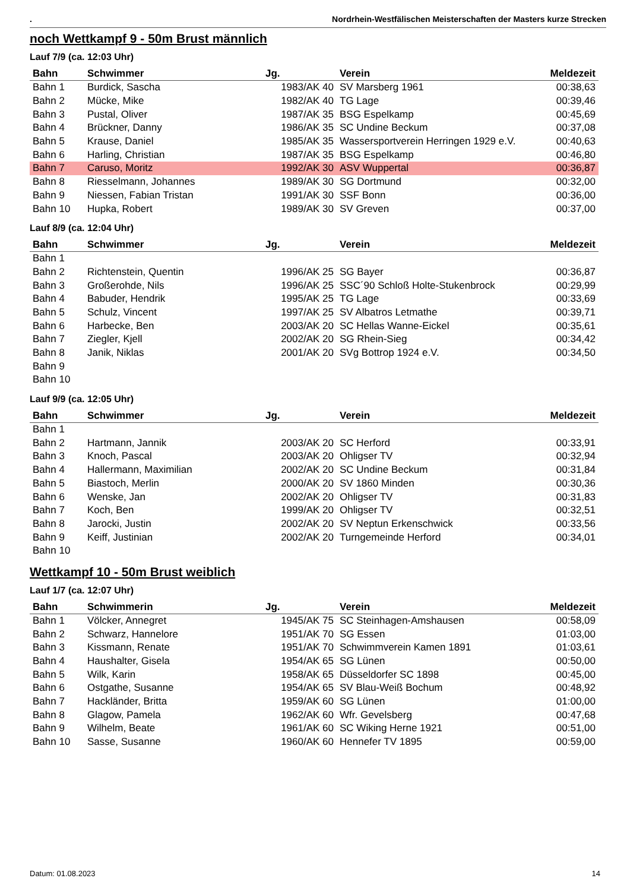. Nordrhein-Westfälischen Meisterschaften der Masters kurze Strecken
noch Wettkampf 9 - 50m Brust männlich
Lauf 7/9 (ca. 12:03 Uhr)
| Bahn | Schwimmer | Jg. | Verein | Meldezeit |
| --- | --- | --- | --- | --- |
| Bahn 1 | Burdick, Sascha | 1983/AK 40 | SV Marsberg 1961 | 00:38,63 |
| Bahn 2 | Mücke, Mike | 1982/AK 40 | TG Lage | 00:39,46 |
| Bahn 3 | Pustal, Oliver | 1987/AK 35 | BSG Espelkamp | 00:45,69 |
| Bahn 4 | Brückner, Danny | 1986/AK 35 | SC Undine Beckum | 00:37,08 |
| Bahn 5 | Krause, Daniel | 1985/AK 35 | Wassersportverein Herringen 1929 e.V. | 00:40,63 |
| Bahn 6 | Harling, Christian | 1987/AK 35 | BSG Espelkamp | 00:46,80 |
| Bahn 7 | Caruso, Moritz | 1992/AK 30 | ASV Wuppertal | 00:36,87 |
| Bahn 8 | Riesselmann, Johannes | 1989/AK 30 | SG Dortmund | 00:32,00 |
| Bahn 9 | Niessen, Fabian Tristan | 1991/AK 30 | SSF Bonn | 00:36,00 |
| Bahn 10 | Hupka, Robert | 1989/AK 30 | SV Greven | 00:37,00 |
Lauf 8/9 (ca. 12:04 Uhr)
| Bahn | Schwimmer | Jg. | Verein | Meldezeit |
| --- | --- | --- | --- | --- |
| Bahn 1 | | | | |
| Bahn 2 | Richtenstein, Quentin | 1996/AK 25 | SG Bayer | 00:36,87 |
| Bahn 3 | Großerohde, Nils | 1996/AK 25 | SSC´90 Schloß Holte-Stukenbrock | 00:29,99 |
| Bahn 4 | Babuder, Hendrik | 1995/AK 25 | TG Lage | 00:33,69 |
| Bahn 5 | Schulz, Vincent | 1997/AK 25 | SV Albatros Letmathe | 00:39,71 |
| Bahn 6 | Harbecke, Ben | 2003/AK 20 | SC Hellas Wanne-Eickel | 00:35,61 |
| Bahn 7 | Ziegler, Kjell | 2002/AK 20 | SG Rhein-Sieg | 00:34,42 |
| Bahn 8 | Janik, Niklas | 2001/AK 20 | SVg Bottrop 1924 e.V. | 00:34,50 |
| Bahn 9 | | | | |
| Bahn 10 | | | | |
Lauf 9/9 (ca. 12:05 Uhr)
| Bahn | Schwimmer | Jg. | Verein | Meldezeit |
| --- | --- | --- | --- | --- |
| Bahn 1 | | | | |
| Bahn 2 | Hartmann, Jannik | 2003/AK 20 | SC Herford | 00:33,91 |
| Bahn 3 | Knoch, Pascal | 2003/AK 20 | Ohligser TV | 00:32,94 |
| Bahn 4 | Hallermann, Maximilian | 2002/AK 20 | SC Undine Beckum | 00:31,84 |
| Bahn 5 | Biastoch, Merlin | 2000/AK 20 | SV 1860 Minden | 00:30,36 |
| Bahn 6 | Wenske, Jan | 2002/AK 20 | Ohligser TV | 00:31,83 |
| Bahn 7 | Koch, Ben | 1999/AK 20 | Ohligser TV | 00:32,51 |
| Bahn 8 | Jarocki, Justin | 2002/AK 20 | SV Neptun Erkenschwick | 00:33,56 |
| Bahn 9 | Keiff, Justinian | 2002/AK 20 | Turngemeinde Herford | 00:34,01 |
| Bahn 10 | | | | |
Wettkampf 10 - 50m Brust weiblich
Lauf 1/7 (ca. 12:07 Uhr)
| Bahn | Schwimmerin | Jg. | Verein | Meldezeit |
| --- | --- | --- | --- | --- |
| Bahn 1 | Völcker, Annegret | 1945/AK 75 | SC Steinhagen-Amshausen | 00:58,09 |
| Bahn 2 | Schwarz, Hannelore | 1951/AK 70 | SG Essen | 01:03,00 |
| Bahn 3 | Kissmann, Renate | 1951/AK 70 | Schwimmverein Kamen 1891 | 01:03,61 |
| Bahn 4 | Haushalter, Gisela | 1954/AK 65 | SG Lünen | 00:50,00 |
| Bahn 5 | Wilk, Karin | 1958/AK 65 | Düsseldorfer SC 1898 | 00:45,00 |
| Bahn 6 | Ostgathe, Susanne | 1954/AK 65 | SV Blau-Weiß Bochum | 00:48,92 |
| Bahn 7 | Hackländer, Britta | 1959/AK 60 | SG Lünen | 01:00,00 |
| Bahn 8 | Glagow, Pamela | 1962/AK 60 | Wfr. Gevelsberg | 00:47,68 |
| Bahn 9 | Wilhelm, Beate | 1961/AK 60 | SC Wiking Herne 1921 | 00:51,00 |
| Bahn 10 | Sasse, Susanne | 1960/AK 60 | Hennefer TV 1895 | 00:59,00 |
Datum: 01.08.2023 14